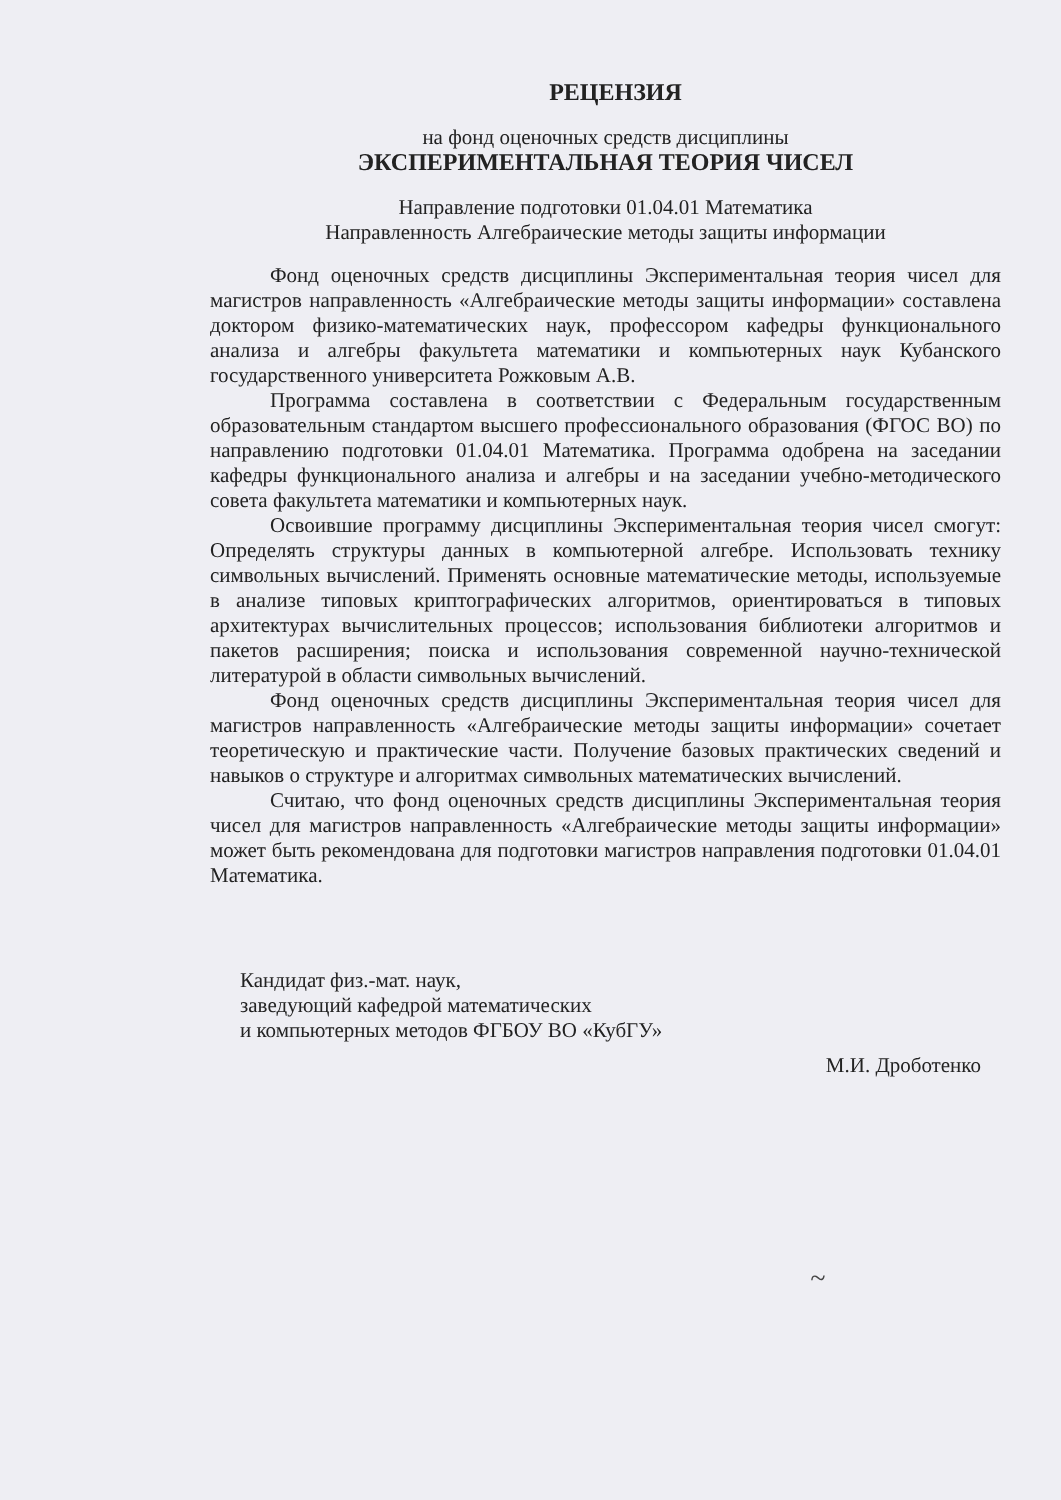РЕЦЕНЗИЯ
на фонд оценочных средств дисциплины
ЭКСПЕРИМЕНТАЛЬНАЯ ТЕОРИЯ ЧИСЕЛ
Направление подготовки 01.04.01 Математика
Направленность Алгебраические методы защиты информации
Фонд оценочных средств дисциплины Экспериментальная теория чисел для магистров направленность «Алгебраические методы защиты информации» составлена доктором физико-математических наук, профессором кафедры функционального анализа и алгебры факультета математики и компьютерных наук Кубанского государственного университета Рожковым А.В.
Программа составлена в соответствии с Федеральным государственным образовательным стандартом высшего профессионального образования (ФГОС ВО) по направлению подготовки 01.04.01 Математика. Программа одобрена на заседании кафедры функционального анализа и алгебры и на заседании учебно-методического совета факультета математики и компьютерных наук.
Освоившие программу дисциплины Экспериментальная теория чисел смогут: Определять структуры данных в компьютерной алгебре. Использовать технику символьных вычислений. Применять основные математические методы, используемые в анализе типовых криптографических алгоритмов, ориентироваться в типовых архитектурах вычислительных процессов; использования библиотеки алгоритмов и пакетов расширения; поиска и использования современной научно-технической литературой в области символьных вычислений.
Фонд оценочных средств дисциплины Экспериментальная теория чисел для магистров направленность «Алгебраические методы защиты информации» сочетает теоретическую и практические части. Получение базовых практических сведений и навыков о структуре и алгоритмах символьных математических вычислений.
Считаю, что фонд оценочных средств дисциплины Экспериментальная теория чисел для магистров направленность «Алгебраические методы защиты информации» может быть рекомендована для подготовки магистров направления подготовки 01.04.01 Математика.
Кандидат физ.-мат. наук,
заведующий кафедрой математических
и компьютерных методов ФГБОУ ВО «КубГУ»
М.И. Дроботенко
~